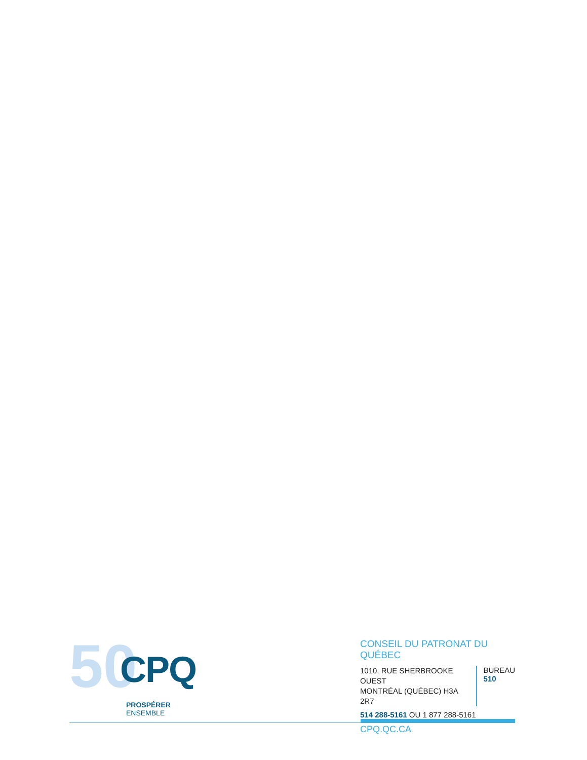50 CPQ
PROSPÉRER ENSEMBLE
CONSEIL DU PATRONAT DU QUÉBEC
1010, RUE SHERBROOKE OUEST
MONTRÉAL (QUÉBEC) H3A 2R7
BUREAU
510
514 288-5161 OU 1 877 288-5161
CPQ.QC.CA